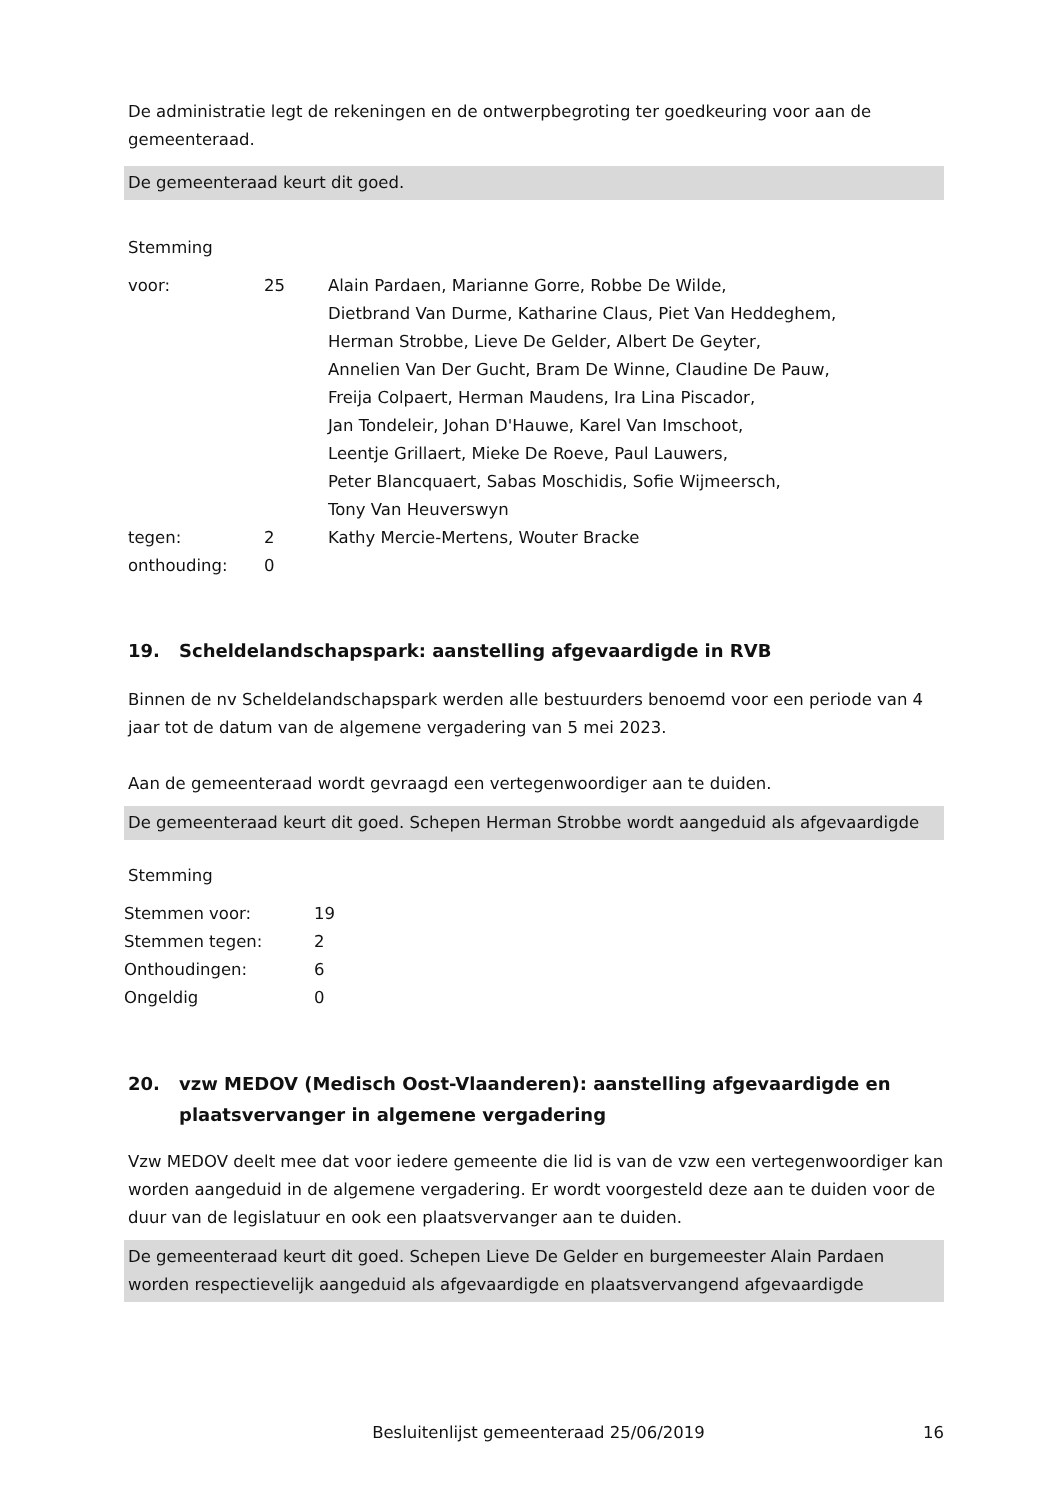De administratie legt de rekeningen en de ontwerpbegroting ter goedkeuring voor aan de gemeenteraad.
De gemeenteraad keurt dit goed.
Stemming
| voor: | 25 | Alain Pardaen, Marianne Gorre, Robbe De Wilde, Dietbrand Van Durme, Katharine Claus, Piet Van Heddeghem, Herman Strobbe, Lieve De Gelder, Albert De Geyter, Annelien Van Der Gucht, Bram De Winne, Claudine De Pauw, Freija Colpaert, Herman Maudens, Ira Lina Piscador, Jan Tondeleir, Johan D'Hauwe, Karel Van Imschoot, Leentje Grillaert, Mieke De Roeve, Paul Lauwers, Peter Blancquaert, Sabas Moschidis, Sofie Wijmeersch, Tony Van Heuverswyn |
| tegen: | 2 | Kathy Mercie-Mertens, Wouter Bracke |
| onthouding: | 0 | |
19. Scheldelandschapspark: aanstelling afgevaardigde in RVB
Binnen de nv Scheldelandschapspark werden alle bestuurders benoemd voor een periode van 4 jaar tot de datum van de algemene vergadering van 5 mei 2023.
Aan de gemeenteraad wordt gevraagd een vertegenwoordiger aan te duiden.
De gemeenteraad keurt dit goed. Schepen Herman Strobbe wordt aangeduid als afgevaardigde
Stemming
| Stemmen voor: | 19 |
| Stemmen tegen: | 2 |
| Onthoudingen: | 6 |
| Ongeldig | 0 |
20. vzw MEDOV (Medisch Oost-Vlaanderen): aanstelling afgevaardigde en plaatsvervanger in algemene vergadering
Vzw MEDOV deelt mee dat voor iedere gemeente die lid is van de vzw een vertegenwoordiger kan worden aangeduid in de algemene vergadering. Er wordt voorgesteld deze aan te duiden voor de duur van de legislatuur en ook een plaatsvervanger aan te duiden.
De gemeenteraad keurt dit goed. Schepen Lieve De Gelder en burgemeester Alain Pardaen worden respectievelijk aangeduid als afgevaardigde en plaatsvervangend afgevaardigde
Besluitenlijst gemeenteraad 25/06/2019 16